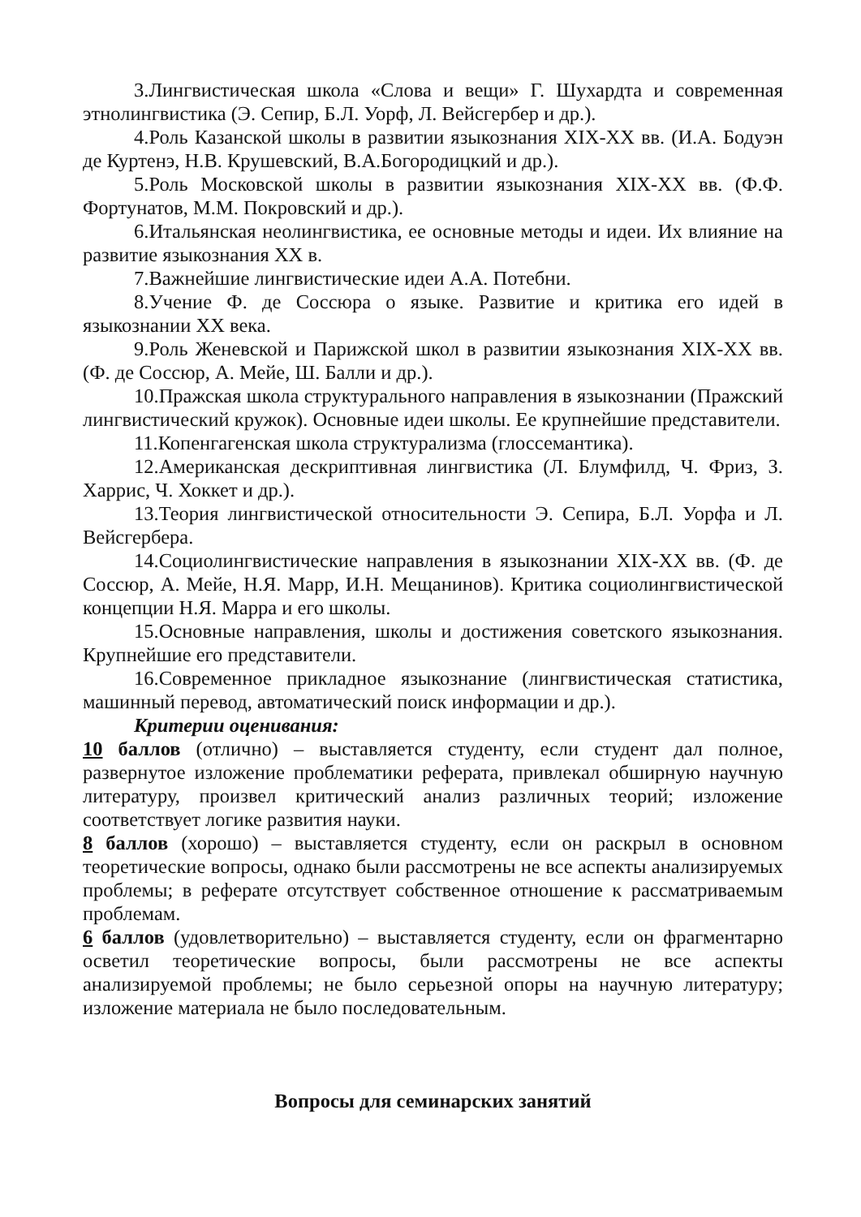3.Лингвистическая школа «Слова и вещи» Г. Шухардта и современная этнолингвистика (Э. Сепир, Б.Л. Уорф, Л. Вейсгербер и др.).
4.Роль Казанской школы в развитии языкознания XIX-XX вв. (И.А. Бодуэн де Куртенэ, Н.В. Крушевский, В.А.Богородицкий и др.).
5.Роль Московской школы в развитии языкознания XIX-XX вв. (Ф.Ф. Фортунатов, М.М. Покровский и др.).
6.Итальянская неолингвистика, ее основные методы и идеи. Их влияние на развитие языкознания XX в.
7.Важнейшие лингвистические идеи А.А. Потебни.
8.Учение Ф. де Соссюра о языке. Развитие и критика его идей в языкознании XX века.
9.Роль Женевской и Парижской школ в развитии языкознания XIX-XX вв. (Ф. де Соссюр, А. Мейе, Ш. Балли и др.).
10.Пражская школа структурального направления в языкознании (Пражский лингвистический кружок). Основные идеи школы. Ее крупнейшие представители.
11.Копенгагенская школа структурализма (глоссемантика).
12.Американская дескриптивная лингвистика (Л. Блумфилд, Ч. Фриз, З. Харрис, Ч. Хоккет и др.).
13.Теория лингвистической относительности Э. Сепира, Б.Л. Уорфа и Л. Вейсгербера.
14.Социолингвистические направления в языкознании XIX-XX вв. (Ф. де Соссюр, А. Мейе, Н.Я. Марр, И.Н. Мещанинов). Критика социолингвистической концепции Н.Я. Марра и его школы.
15.Основные направления, школы и достижения советского языкознания. Крупнейшие его представители.
16.Современное прикладное языкознание (лингвистическая статистика, машинный перевод, автоматический поиск информации и др.).
Критерии оценивания:
10 баллов (отлично) – выставляется студенту, если студент дал полное, развернутое изложение проблематики реферата, привлекал обширную научную литературу, произвел критический анализ различных теорий; изложение соответствует логике развития науки.
8 баллов (хорошо) – выставляется студенту, если он раскрыл в основном теоретические вопросы, однако были рассмотрены не все аспекты анализируемых проблемы; в реферате отсутствует собственное отношение к рассматриваемым проблемам.
6 баллов (удовлетворительно) – выставляется студенту, если он фрагментарно осветил теоретические вопросы, были рассмотрены не все аспекты анализируемой проблемы; не было серьезной опоры на научную литературу; изложение материала не было последовательным.
Вопросы для семинарских занятий